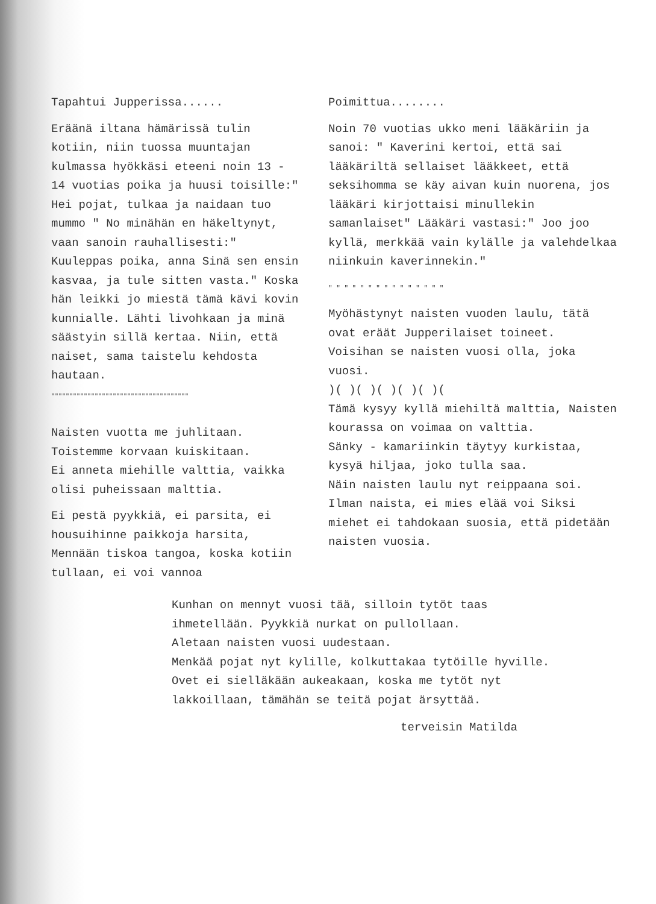Tapahtui Jupperissa......
Eräänä iltana hämärissä tulin kotiin, niin tuossa muuntajan kulmassa hyökkäsi eteeni noin 13 - 14 vuotias poika ja huusi toisille:" Hei pojat, tulkaa ja naidaan tuo mummo " No minähän en häkeltynyt, vaan sanoin rauhallisesti:" Kuuleppas poika, anna Sinä sen ensin kasvaa, ja tule sitten vasta." Koska hän leikki jo miestä tämä kävi kovin kunnialle. Lähti livohkaan ja minä säästyin sillä kertaa. Niin, että naiset, sama taistelu kehdosta hautaan.
""""""""""""""""""""""""""""""""""""""
Naisten vuotta me juhlitaan.
Toistemme korvaan kuiskitaan.
Ei anneta miehille valttia, vaikka olisi puheissaan malttia.
Ei pestä pyykkiä, ei parsita, ei housuihinne paikkoja harsita,
Mennään tiskoa tangoa, koska kotiin tullaan, ei voi vannoa
Poimittua........
Noin 70 vuotias ukko meni lääkäriin ja sanoi: " Kaverini kertoi, että sai lääkäriltä sellaiset lääkkeet, että seksihomma se käy aivan kuin nuorena, jos lääkäri kirjottaisi minullekin samanlaiset" Lääkäri vastasi:" Joo joo kyllä, merkkää vain kylälle ja valehdelkaa niinkuin kaverinnekin."
" " " " " " " " " " " " " " "
Myöhästynyt naisten vuoden laulu, tätä ovat eräät Jupperilaiset toineet.
Voisihan se naisten vuosi olla, joka vuosi.
)( )( )( )( )( )(
Tämä kysyy kyllä miehiltä malttia, Naisten kourassa on voimaa on valttia.
Sänky - kamariinkin täytyy kurkistaa, kysyä hiljaa, joko tulla saa.
Näin naisten laulu nyt reippaana soi. Ilman naista, ei mies elää voi Siksi miehet ei tahdokaan suosia, että pidetään naisten vuosia.
Kunhan on mennyt vuosi tää, silloin tytöt taas ihmetellään. Pyykkiä nurkat on pullollaan.
Aletaan naisten vuosi uudestaan.
Menkää pojat nyt kylille, kolkuttakaa tytöille hyville.
Ovet ei sielläkään aukeakaan, koska me tytöt nyt lakkoillaan, tämähän se teitä pojat ärsyttää.
terveisin Matilda